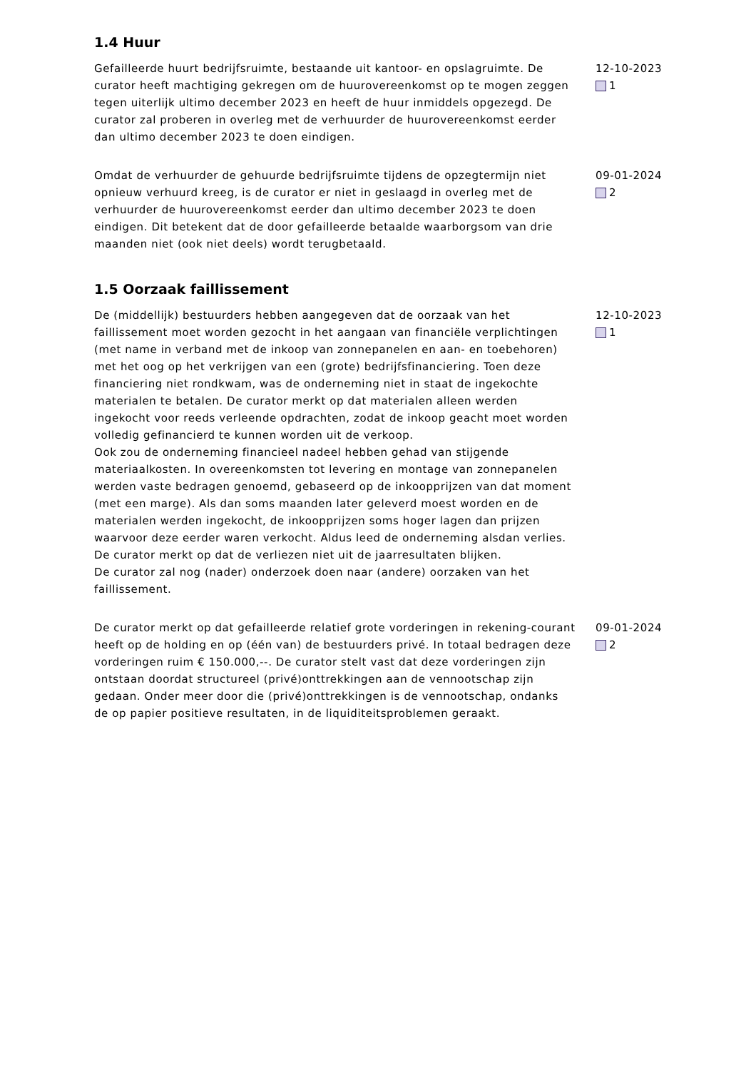1.4 Huur
Gefailleerde huurt bedrijfsruimte, bestaande uit kantoor- en opslagruimte. De curator heeft machtiging gekregen om de huurovereenkomst op te mogen zeggen tegen uiterlijk ultimo december 2023 en heeft de huur inmiddels opgezegd. De curator zal proberen in overleg met de verhuurder de huurovereenkomst eerder dan ultimo december 2023 te doen eindigen.
12-10-2023
1
Omdat de verhuurder de gehuurde bedrijfsruimte tijdens de opzegtermijn niet opnieuw verhuurd kreeg, is de curator er niet in geslaagd in overleg met de verhuurder de huurovereenkomst eerder dan ultimo december 2023 te doen eindigen. Dit betekent dat de door gefailleerde betaalde waarborgsom van drie maanden niet (ook niet deels) wordt terugbetaald.
09-01-2024
2
1.5 Oorzaak faillissement
De (middellijk) bestuurders hebben aangegeven dat de oorzaak van het faillissement moet worden gezocht in het aangaan van financiële verplichtingen (met name in verband met de inkoop van zonnepanelen en aan- en toebehoren) met het oog op het verkrijgen van een (grote) bedrijfsfinanciering. Toen deze financiering niet rondkwam, was de onderneming niet in staat de ingekochte materialen te betalen. De curator merkt op dat materialen alleen werden ingekocht voor reeds verleende opdrachten, zodat de inkoop geacht moet worden volledig gefinancierd te kunnen worden uit de verkoop.
Ook zou de onderneming financieel nadeel hebben gehad van stijgende materiaalkosten. In overeenkomsten tot levering en montage van zonnepanelen werden vaste bedragen genoemd, gebaseerd op de inkoopprijzen van dat moment (met een marge). Als dan soms maanden later geleverd moest worden en de materialen werden ingekocht, de inkoopprijzen soms hoger lagen dan prijzen waarvoor deze eerder waren verkocht. Aldus leed de onderneming alsdan verlies. De curator merkt op dat de verliezen niet uit de jaarresultaten blijken.
De curator zal nog (nader) onderzoek doen naar (andere) oorzaken van het faillissement.
12-10-2023
1
De curator merkt op dat gefailleerde relatief grote vorderingen in rekening-courant heeft op de holding en op (één van) de bestuurders privé. In totaal bedragen deze vorderingen ruim € 150.000,--. De curator stelt vast dat deze vorderingen zijn ontstaan doordat structureel (privé)onttrekkingen aan de vennootschap zijn gedaan. Onder meer door die (privé)onttrekkingen is de vennootschap, ondanks de op papier positieve resultaten, in de liquiditeitsproblemen geraakt.
09-01-2024
2